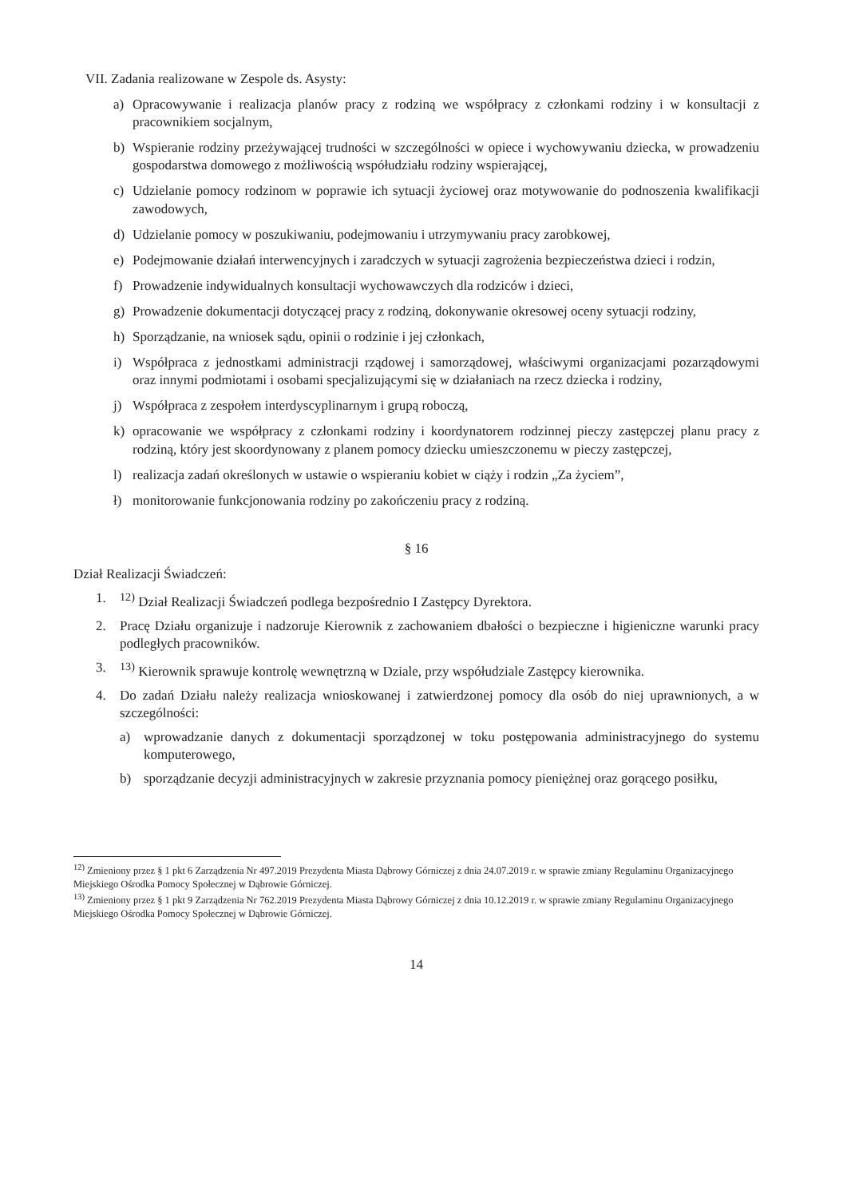VII. Zadania realizowane w Zespole ds. Asysty:
a) Opracowywanie i realizacja planów pracy z rodziną we współpracy z członkami rodziny i w konsultacji z pracownikiem socjalnym,
b) Wspieranie rodziny przeżywającej trudności w szczególności w opiece i wychowywaniu dziecka, w prowadzeniu gospodarstwa domowego z możliwością współudziału rodziny wspierającej,
c) Udzielanie pomocy rodzinom w poprawie ich sytuacji życiowej oraz motywowanie do podnoszenia kwalifikacji zawodowych,
d) Udzielanie pomocy w poszukiwaniu, podejmowaniu i utrzymywaniu pracy zarobkowej,
e) Podejmowanie działań interwencyjnych i zaradczych w sytuacji zagrożenia bezpieczeństwa dzieci i rodzin,
f) Prowadzenie indywidualnych konsultacji wychowawczych dla rodziców i dzieci,
g) Prowadzenie dokumentacji dotyczącej pracy z rodziną, dokonywanie okresowej oceny sytuacji rodziny,
h) Sporządzanie, na wniosek sądu, opinii o rodzinie i jej członkach,
i) Współpraca z jednostkami administracji rządowej i samorządowej, właściwymi organizacjami pozarządowymi oraz innymi podmiotami i osobami specjalizującymi się w działaniach na rzecz dziecka i rodziny,
j) Współpraca z zespołem interdyscyplinarnym i grupą roboczą,
k) opracowanie we współpracy z członkami rodziny i koordynatorem rodzinnej pieczy zastępczej planu pracy z rodziną, który jest skoordynowany z planem pomocy dziecku umieszczonemu w pieczy zastępczej,
l) realizacja zadań określonych w ustawie o wspieraniu kobiet w ciąży i rodzin „Za życiem”,
ł) monitorowanie funkcjonowania rodziny po zakończeniu pracy z rodziną.
§ 16
Dział Realizacji Świadczeń:
1. <sup>12)</sup> Dział Realizacji Świadczeń podlega bezpośrednio I Zastępcy Dyrektora.
2. Pracę Działu organizuje i nadzoruje Kierownik z zachowaniem dbałości o bezpieczne i higieniczne warunki pracy podległych pracowników.
3. <sup>13)</sup> Kierownik sprawuje kontrolę wewnętrzną w Dziale, przy współudziale Zastępcy kierownika.
4. Do zadań Działu należy realizacja wnioskowanej i zatwierdzonej pomocy dla osób do niej uprawnionych, a w szczególności:
a) wprowadzanie danych z dokumentacji sporządzonej w toku postępowania administracyjnego do systemu komputerowego,
b) sporządzanie decyzji administracyjnych w zakresie przyznania pomocy pieniężnej oraz gorącego posiłku,
<sup>12)</sup> Zmieniony przez § 1 pkt 6 Zarządzenia Nr 497.2019 Prezydenta Miasta Dąbrowy Górniczej z dnia 24.07.2019 r. w sprawie zmiany Regulaminu Organizacyjnego Miejskiego Ośrodka Pomocy Społecznej w Dąbrowie Górniczej.
<sup>13)</sup> Zmieniony przez § 1 pkt 9 Zarządzenia Nr 762.2019 Prezydenta Miasta Dąbrowy Górniczej z dnia 10.12.2019 r. w sprawie zmiany Regulaminu Organizacyjnego Miejskiego Ośrodka Pomocy Społecznej w Dąbrowie Górniczej.
14